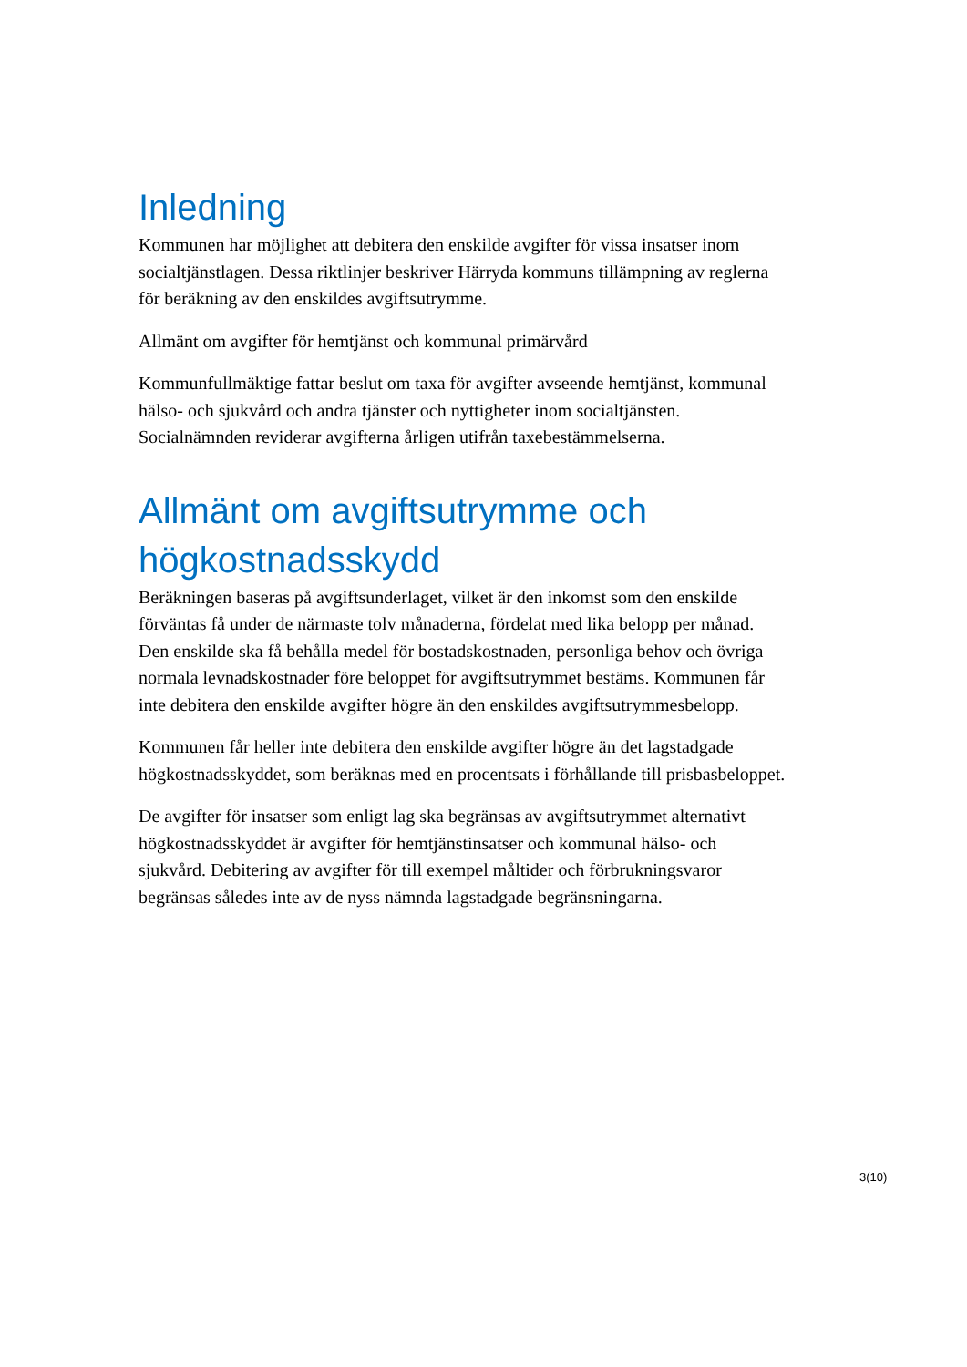Inledning
Kommunen har möjlighet att debitera den enskilde avgifter för vissa insatser inom socialtjänstlagen. Dessa riktlinjer beskriver Härryda kommuns tillämpning av reglerna för beräkning av den enskildes avgiftsutrymme.
Allmänt om avgifter för hemtjänst och kommunal primärvård
Kommunfullmäktige fattar beslut om taxa för avgifter avseende hemtjänst, kommunal hälso- och sjukvård och andra tjänster och nyttigheter inom socialtjänsten. Socialnämnden reviderar avgifterna årligen utifrån taxebestämmelserna.
Allmänt om avgiftsutrymme och högkostnadsskydd
Beräkningen baseras på avgiftsunderlaget, vilket är den inkomst som den enskilde förväntas få under de närmaste tolv månaderna, fördelat med lika belopp per månad. Den enskilde ska få behålla medel för bostadskostnaden, personliga behov och övriga normala levnadskostnader före beloppet för avgiftsutrymmet bestäms. Kommunen får inte debitera den enskilde avgifter högre än den enskildes avgiftsutrymmesbelopp.
Kommunen får heller inte debitera den enskilde avgifter högre än det lagstadgade högkostnadsskyddet, som beräknas med en procentsats i förhållande till prisbasbeloppet.
De avgifter för insatser som enligt lag ska begränsas av avgiftsutrymmet alternativt högkostnadsskyddet är avgifter för hemtjänstinsatser och kommunal hälso- och sjukvård. Debitering av avgifter för till exempel måltider och förbrukningsvaror begränsas således inte av de nyss nämnda lagstadgade begränsningarna.
3(10)